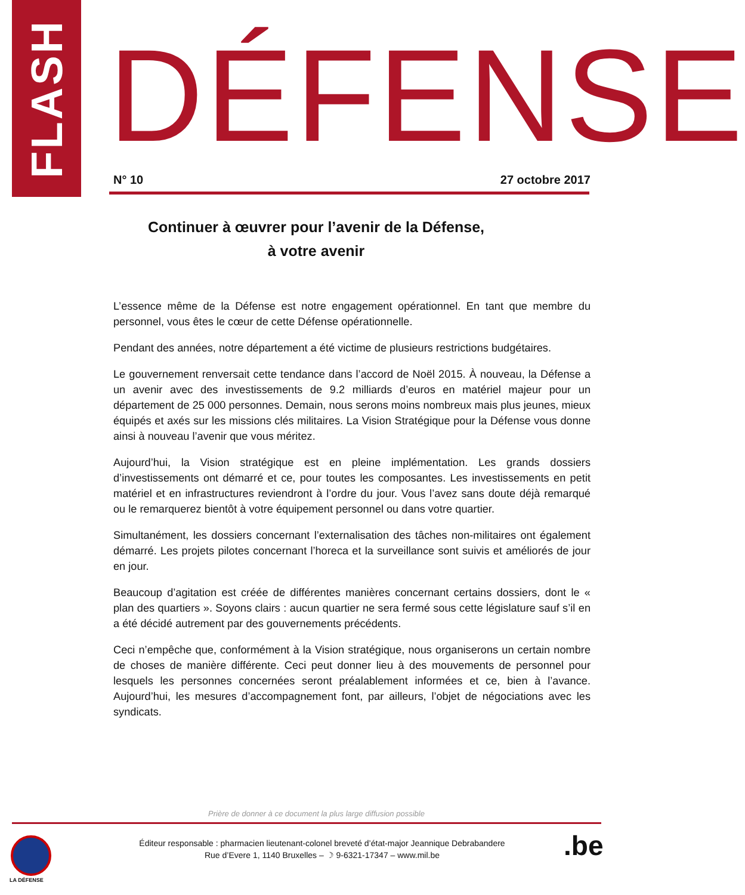FLASH
DÉFENSE N° 10 27 octobre 2017
Continuer à œuvrer pour l’avenir de la Défense,
à votre avenir
L’essence même de la Défense est notre engagement opérationnel. En tant que membre du personnel, vous êtes le cœur de cette Défense opérationnelle.
Pendant des années, notre département a été victime de plusieurs restrictions budgétaires.
Le gouvernement renversait cette tendance dans l’accord de Noël 2015. À nouveau, la Défense a un avenir avec des investissements de 9.2 milliards d’euros en matériel majeur pour un département de 25 000 personnes. Demain, nous serons moins nombreux mais plus jeunes, mieux équipés et axés sur les missions clés militaires. La Vision Stratégique pour la Défense vous donne ainsi à nouveau l’avenir que vous méritez.
Aujourd’hui, la Vision stratégique est en pleine implémentation. Les grands dossiers d’investissements ont démarré et ce, pour toutes les composantes. Les investissements en petit matériel et en infrastructures reviendront à l’ordre du jour. Vous l’avez sans doute déjà remarqué ou le remarquerez bientôt à votre équipement personnel ou dans votre quartier.
Simultanément, les dossiers concernant l’externalisation des tâches non-militaires ont également démarré. Les projets pilotes concernant l’horeca et la surveillance sont suivis et améliorés de jour en jour.
Beaucoup d’agitation est créée de différentes manières concernant certains dossiers, dont le « plan des quartiers ». Soyons clairs : aucun quartier ne sera fermé sous cette législature sauf s’il en a été décidé autrement par des gouvernements précédents.
Ceci n’empêche que, conformément à la Vision stratégique, nous organiserons un certain nombre de choses de manière différente. Ceci peut donner lieu à des mouvements de personnel pour lesquels les personnes concernées seront préalablement informées et ce, bien à l’avance. Aujourd’hui, les mesures d’accompagnement font, par ailleurs, l’objet de négociations avec les syndicats.
Prière de donner à ce document la plus large diffusion possible
LA DÉFENSE
Éditeur responsable : pharmacien lieutenant-colonel breveté d’état-major Jeannique Debrabandere
Rue d’Evere 1, 1140 Bruxelles – ☽ 9-6321-17347 – www.mil.be
.be